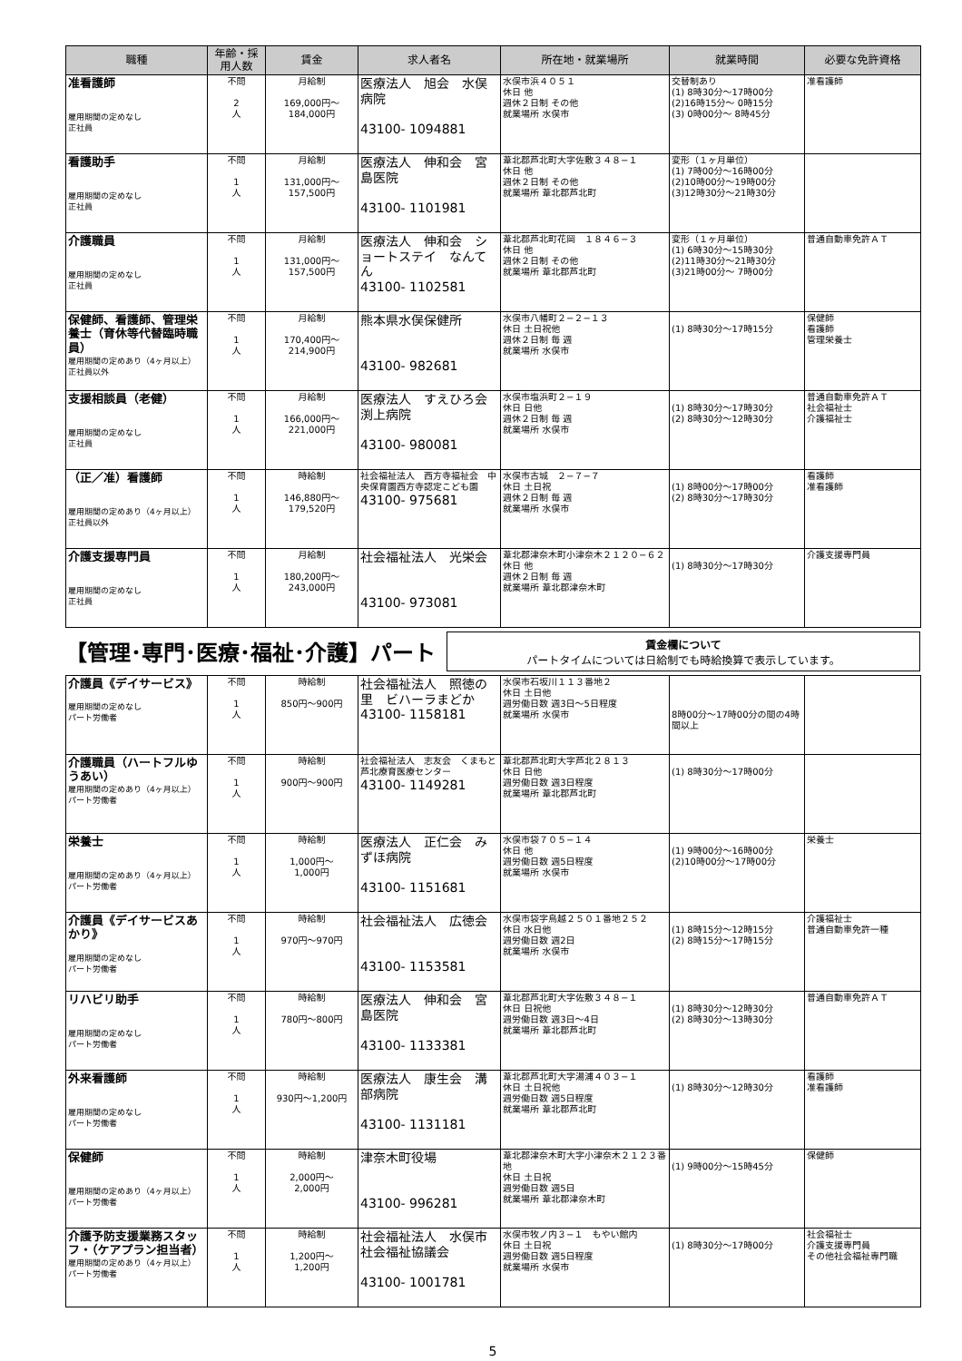| 職種 | 年齢・採用人数 | 賃金 | 求人者名 | 所在地・就業場所 | 就業時間 | 必要な免許資格 |
| --- | --- | --- | --- | --- | --- | --- |
| 准看護師 雇用期間の定めなし 正社員 | 不問 2 人 | 月給制 169,000円〜 184,000円 | 医療法人 旭会 水俣病院 43100- 1094881 | 水俣市浜４０５１ 休日 他 週休２日制 その他 就業場所 水俣市 | 交替制あり (1) 8時30分〜17時00分 (2)16時15分〜 0時15分 (3) 0時00分〜 8時45分 | 准看護師 |
| 看護助手 雇用期間の定めなし 正社員 | 不問 1 人 | 月給制 131,000円〜 157,500円 | 医療法人 伸和会 宮島医院 43100- 1101981 | 葦北郡芦北町大字佐敷３４８−１ 休日 他 週休２日制 その他 就業場所 葦北郡芦北町 | 変形（１ヶ月単位） (1) 7時00分〜16時00分 (2)10時00分〜19時00分 (3)12時30分〜21時30分 | |
| 介護職員 雇用期間の定めなし 正社員 | 不問 1 人 | 月給制 131,000円〜 157,500円 | 医療法人 伸和会 ショートステイ なんてん 43100- 1102581 | 葦北郡芦北町花岡 １８４６−３ 休日 他 週休２日制 その他 就業場所 葦北郡芦北町 | 変形（１ヶ月単位） (1) 6時30分〜15時30分 (2)11時30分〜21時30分 (3)21時00分〜 7時00分 | 普通自動車免許ＡＴ |
| 保健師、看護師、管理栄養士（育休等代替臨時職員） 雇用期間の定めあり（4ヶ月以上） 正社員以外 | 不問 1 人 | 月給制 170,400円〜 214,900円 | 熊本県水俣保健所 43100- 982681 | 水俣市八幡町２−２−１３ 休日 土日祝他 週休２日制 毎 週 就業場所 水俣市 | (1) 8時30分〜17時15分 | 保健師 看護師 管理栄養士 |
| 支援相談員（老健） 雇用期間の定めなし 正社員 | 不問 1 人 | 月給制 166,000円〜 221,000円 | 医療法人 すえひろ会 渕上病院 43100- 980081 | 水俣市塩浜町２−１９ 休日 日他 週休２日制 毎 週 就業場所 水俣市 | (1) 8時30分〜17時30分 (2) 8時30分〜12時30分 | 普通自動車免許ＡＴ 社会福祉士 介護福祉士 |
| （正／准）看護師 雇用期間の定めあり（4ヶ月以上） 正社員以外 | 不問 1 人 | 時給制 146,880円〜 179,520円 | 社会福祉法人 西方寺福祉会 中央保育園西方寺認定こども園 43100- 975681 | 水俣市古城 ２−７−７ 休日 土日祝 週休２日制 毎 週 就業場所 水俣市 | (1) 8時00分〜17時00分 (2) 8時30分〜17時30分 | 看護師 准看護師 |
| 介護支援専門員 雇用期間の定めなし 正社員 | 不問 1 人 | 月給制 180,200円〜 243,000円 | 社会福祉法人 光栄会 43100- 973081 | 葦北郡津奈木町小津奈木２１２０−６２ 休日 他 週休２日制 毎 週 就業場所 葦北郡津奈木町 | (1) 8時30分〜17時30分 | 介護支援専門員 |
【管理･専門･医療･福祉･介護】パート
賃金欄について
パートタイムについては日給制でも時給換算で表示しています。
| 介護員《デイサービス》 雇用期間の定めなし パート労働者 | 不問 1 人 | 時給制 850円〜900円 | 社会福祉法人 照徳の里 ビハーラまどか 43100- 1158181 | 水俣市石坂川１１３番地２ 休日 土日他 週労働日数 週3日〜5日程度 就業場所 水俣市 | 8時00分〜17時00分の間の4時間以上 | |
| 介護職員（ハートフルゆうあい） 雇用期間の定めあり（4ヶ月以上） パート労働者 | 不問 1 人 | 時給制 900円〜900円 | 社会福祉法人 志友会 くまもと芦北療育医療センター 43100- 1149281 | 葦北郡芦北町大字芦北２８１３ 休日 日他 週労働日数 週3日程度 就業場所 葦北郡芦北町 | (1) 8時30分〜17時00分 | |
| 栄養士 雇用期間の定めあり（4ヶ月以上） パート労働者 | 不問 1 人 | 時給制 1,000円〜 1,000円 | 医療法人 正仁会 みずほ病院 43100- 1151681 | 水俣市袋７０５−１４ 休日 他 週労働日数 週5日程度 就業場所 水俣市 | (1) 9時00分〜16時00分 (2)10時00分〜17時00分 | 栄養士 |
| 介護員《デイサービスあかり》 雇用期間の定めなし パート労働者 | 不問 1 人 | 時給制 970円〜970円 | 社会福祉法人 広徳会 43100- 1153581 | 水俣市袋字鳥越２５０１番地２５２ 休日 水日他 週労働日数 週2日 就業場所 水俣市 | (1) 8時15分〜12時15分 (2) 8時15分〜17時15分 | 介護福祉士 普通自動車免許一種 |
| リハビリ助手 雇用期間の定めなし パート労働者 | 不問 1 人 | 時給制 780円〜800円 | 医療法人 伸和会 宮島医院 43100- 1133381 | 葦北郡芦北町大字佐敷３４８−１ 休日 日祝他 週労働日数 週3日〜4日 就業場所 葦北郡芦北町 | (1) 8時30分〜12時30分 (2) 8時30分〜13時30分 | 普通自動車免許ＡＴ |
| 外来看護師 雇用期間の定めなし パート労働者 | 不問 1 人 | 時給制 930円〜1,200円 | 医療法人 康生会 溝部病院 43100- 1131181 | 葦北郡芦北町大字湯浦４０３−１ 休日 土日祝他 週労働日数 週5日程度 就業場所 葦北郡芦北町 | (1) 8時30分〜12時30分 | 看護師 准看護師 |
| 保健師 雇用期間の定めあり（4ヶ月以上） パート労働者 | 不問 1 人 | 時給制 2,000円〜 2,000円 | 津奈木町役場 43100- 996281 | 葦北郡津奈木町大字小津奈木２１２３番地 休日 土日祝 週労働日数 週5日 就業場所 葦北郡津奈木町 | (1) 9時00分〜15時45分 | 保健師 |
| 介護予防支援業務スタッフ・（ケアプラン担当者） 雇用期間の定めあり（4ヶ月以上） パート労働者 | 不問 1 人 | 時給制 1,200円〜 1,200円 | 社会福祉法人 水俣市社会福祉協議会 43100- 1001781 | 水俣市牧ノ内３−１ もやい館内 休日 土日祝 週労働日数 週5日程度 就業場所 水俣市 | (1) 8時30分〜17時00分 | 社会福祉士 介護支援専門員 その他社会福祉専門職 |
5